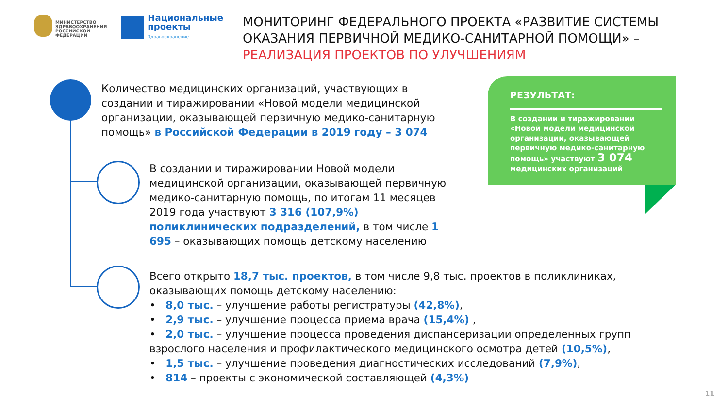МИНИСТЕРСТВО ЗДРАВООХРАНЕНИЯ РОССИЙСКОЙ ФЕДЕРАЦИИ
Национальные проекты
Здравоохранение
МОНИТОРИНГ ФЕДЕРАЛЬНОГО ПРОЕКТА «РАЗВИТИЕ СИСТЕМЫ ОКАЗАНИЯ ПЕРВИЧНОЙ МЕДИКО-САНИТАРНОЙ ПОМОЩИ» – РЕАЛИЗАЦИЯ ПРОЕКТОВ ПО УЛУЧШЕНИЯМ
Количество медицинских организаций, участвующих в создании и тиражировании «Новой модели медицинской организации, оказывающей первичную медико-санитарную помощь» в Российской Федерации в 2019 году – 3 074
В создании и тиражировании Новой модели медицинской организации, оказывающей первичную медико-санитарную помощь, по итогам 11 месяцев 2019 года участвуют 3 316 (107,9%) поликлинических подразделений, в том числе 1 695 – оказывающих помощь детскому населению
Всего открыто 18,7 тыс. проектов, в том числе 9,8 тыс. проектов в поликлиниках, оказывающих помощь детскому населению:
• 8,0 тыс. – улучшение работы регистратуры (42,8%),
• 2,9 тыс. – улучшение процесса приема врача (15,4%) ,
• 2,0 тыс. – улучшение процесса проведения диспансеризации определенных групп взрослого населения и профилактического медицинского осмотра детей (10,5%),
• 1,5 тыс. – улучшение проведения диагностических исследований (7,9%),
• 814 – проекты с экономической составляющей (4,3%)
РЕЗУЛЬТАТ:
В создании и тиражировании «Новой модели медицинской организации, оказывающей первичную медико-санитарную помощь» участвуют 3 074 медицинских организаций
11